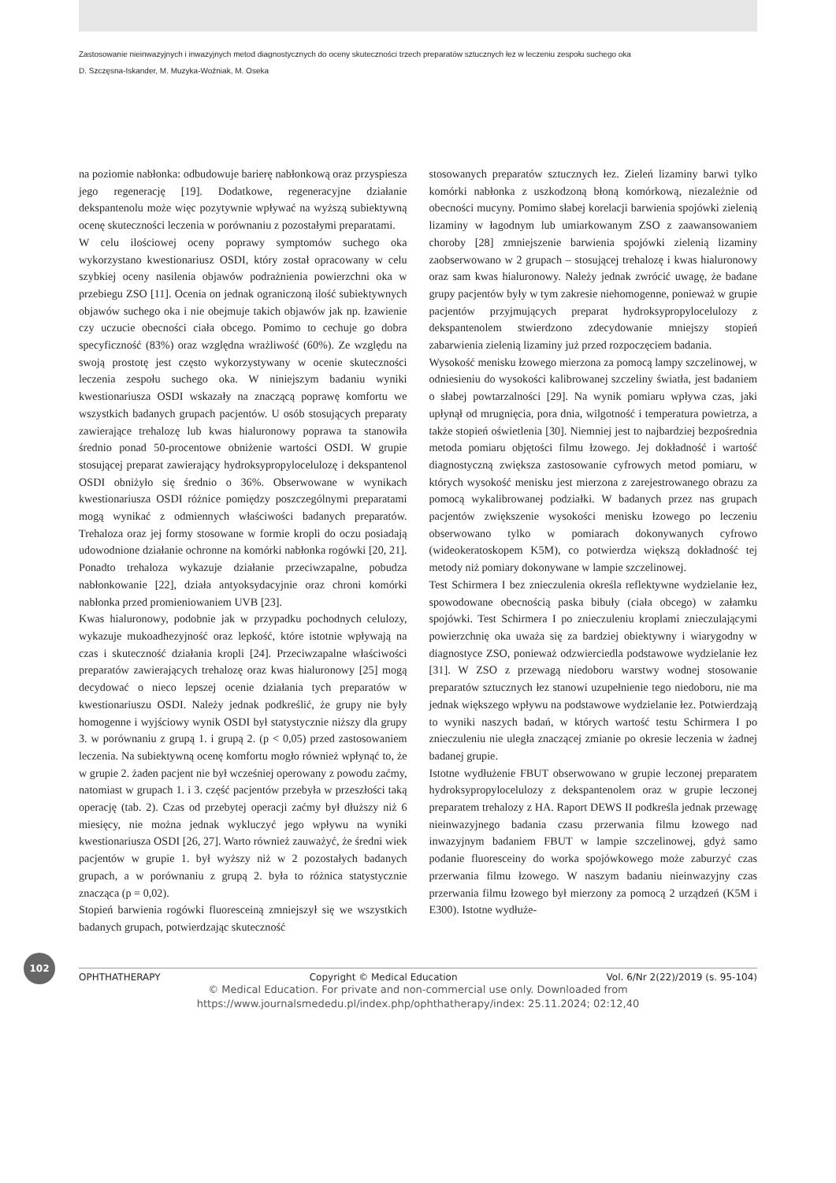Zastosowanie nieinwazyjnych i inwazyjnych metod diagnostycznych do oceny skuteczności trzech preparatów sztucznych łez w leczeniu zespołu suchego oka
D. Szczęsna-Iskander, M. Muzyka-Woźniak, M. Oseka
na poziomie nabłonka: odbudowuje barierę nabłonkową oraz przyspiesza jego regenerację [19]. Dodatkowe, regeneracyjne działanie dekspantenolu może więc pozytywnie wpływać na wyższą subiektywną ocenę skuteczności leczenia w porównaniu z pozostałymi preparatami.
W celu ilościowej oceny poprawy symptomów suchego oka wykorzystano kwestionariusz OSDI, który został opracowany w celu szybkiej oceny nasilenia objawów podrażnienia powierzchni oka w przebiegu ZSO [11]. Ocenia on jednak ograniczoną ilość subiektywnych objawów suchego oka i nie obejmuje takich objawów jak np. łzawienie czy uczucie obecności ciała obcego. Pomimo to cechuje go dobra specyficzność (83%) oraz względna wrażliwość (60%). Ze względu na swoją prostotę jest często wykorzystywany w ocenie skuteczności leczenia zespołu suchego oka. W niniejszym badaniu wyniki kwestionariusza OSDI wskazały na znaczącą poprawę komfortu we wszystkich badanych grupach pacjentów. U osób stosujących preparaty zawierające trehalozę lub kwas hialuronowy poprawa ta stanowiła średnio ponad 50-procentowe obniżenie wartości OSDI. W grupie stosującej preparat zawierający hydroksypropylocelulozę i dekspantenol OSDI obniżyło się średnio o 36%. Obserwowane w wynikach kwestionariusza OSDI różnice pomiędzy poszczególnymi preparatami mogą wynikać z odmiennych właściwości badanych preparatów. Trehaloza oraz jej formy stosowane w formie kropli do oczu posiadają udowodnione działanie ochronne na komórki nabłonka rogówki [20, 21]. Ponadto trehaloza wykazuje działanie przeciwzapalne, pobudza nabłonkowanie [22], działa antyoksydacyjnie oraz chroni komórki nabłonka przed promieniowaniem UVB [23].
Kwas hialuronowy, podobnie jak w przypadku pochodnych celulozy, wykazuje mukoadhezyjność oraz lepkość, które istotnie wpływają na czas i skuteczność działania kropli [24]. Przeciwzapalne właściwości preparatów zawierających trehalozę oraz kwas hialuronowy [25] mogą decydować o nieco lepszej ocenie działania tych preparatów w kwestionariuszu OSDI. Należy jednak podkreślić, że grupy nie były homogenne i wyjściowy wynik OSDI był statystycznie niższy dla grupy 3. w porównaniu z grupą 1. i grupą 2. (p < 0,05) przed zastosowaniem leczenia. Na subiektywną ocenę komfortu mogło również wpłynąć to, że w grupie 2. żaden pacjent nie był wcześniej operowany z powodu zaćmy, natomiast w grupach 1. i 3. część pacjentów przebyła w przeszłości taką operację (tab. 2). Czas od przebytej operacji zaćmy był dłuższy niż 6 miesięcy, nie można jednak wykluczyć jego wpływu na wyniki kwestionariusza OSDI [26, 27]. Warto również zauważyć, że średni wiek pacjentów w grupie 1. był wyższy niż w 2 pozostałych badanych grupach, a w porównaniu z grupą 2. była to różnica statystycznie znacząca (p = 0,02).
Stopień barwienia rogówki fluoresceiną zmniejszył się we wszystkich badanych grupach, potwierdzając skuteczność
stosowanych preparatów sztucznych łez. Zieleń lizaminy barwi tylko komórki nabłonka z uszkodzoną błoną komórkową, niezależnie od obecności mucyny. Pomimo słabej korelacji barwienia spojówki zielenią lizaminy w łagodnym lub umiarkowanym ZSO z zaawansowaniem choroby [28] zmniejszenie barwienia spojówki zielenią lizaminy zaobserwowano w 2 grupach – stosującej trehalozę i kwas hialuronowy oraz sam kwas hialuronowy. Należy jednak zwrócić uwagę, że badane grupy pacjentów były w tym zakresie niehomogenne, ponieważ w grupie pacjentów przyjmujących preparat hydroksypropylocelulozy z dekspantenolem stwierdzono zdecydowanie mniejszy stopień zabarwienia zielenią lizaminy już przed rozpoczęciem badania.
Wysokość menisku łzowego mierzona za pomocą lampy szczelinowej, w odniesieniu do wysokości kalibrowanej szczeliny światła, jest badaniem o słabej powtarzalności [29]. Na wynik pomiaru wpływa czas, jaki upłynął od mrugnięcia, pora dnia, wilgotność i temperatura powietrza, a także stopień oświetlenia [30]. Niemniej jest to najbardziej bezpośrednia metoda pomiaru objętości filmu łzowego. Jej dokładność i wartość diagnostyczną zwiększa zastosowanie cyfrowych metod pomiaru, w których wysokość menisku jest mierzona z zarejestrowanego obrazu za pomocą wykalibrowanej podziałki. W badanych przez nas grupach pacjentów zwiększenie wysokości menisku łzowego po leczeniu obserwowano tylko w pomiarach dokonywanych cyfrowo (wideokeratoskopem K5M), co potwierdza większą dokładność tej metody niż pomiary dokonywane w lampie szczelinowej.
Test Schirmera I bez znieczulenia określa reflektywne wydzielanie łez, spowodowane obecnością paska bibuły (ciała obcego) w załamku spojówki. Test Schirmera I po znieczuleniu kroplami znieczulającymi powierzchnię oka uważa się za bardziej obiektywny i wiarygodny w diagnostyce ZSO, ponieważ odzwierciedla podstawowe wydzielanie łez [31]. W ZSO z przewagą niedoboru warstwy wodnej stosowanie preparatów sztucznych łez stanowi uzupełnienie tego niedoboru, nie ma jednak większego wpływu na podstawowe wydzielanie łez. Potwierdzają to wyniki naszych badań, w których wartość testu Schirmera I po znieczuleniu nie uległa znaczącej zmianie po okresie leczenia w żadnej badanej grupie.
Istotne wydłużenie FBUT obserwowano w grupie leczonej preparatem hydroksypropylocelulozy z dekspantenolem oraz w grupie leczonej preparatem trehalozy z HA. Raport DEWS II podkreśla jednak przewagę nieinwazyjnego badania czasu przerwania filmu łzowego nad inwazyjnym badaniem FBUT w lampie szczelinowej, gdyż samo podanie fluoresceiny do worka spojówkowego może zaburzyć czas przerwania filmu łzowego. W naszym badaniu nieinwazyjny czas przerwania filmu łzowego był mierzony za pomocą 2 urządzeń (K5M i E300). Istotne wydłuże-
102
OPHTHATHERAPY Copyright © Medical Education Vol. 6/Nr 2(22)/2019 (s. 95-104)
© Medical Education. For private and non-commercial use only. Downloaded from
https://www.journalsmededu.pl/index.php/ophthatherapy/index: 25.11.2024; 02:12,40